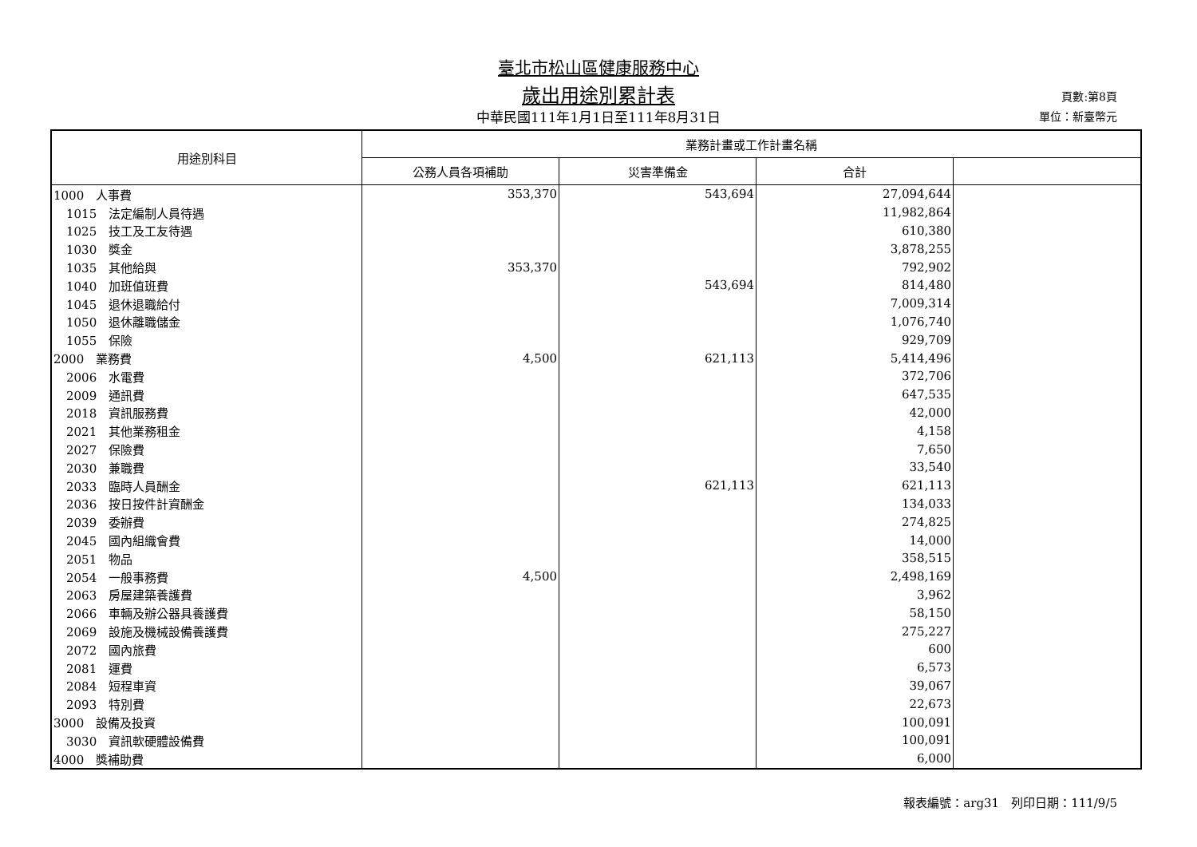臺北市松山區健康服務中心
歲出用途別累計表
中華民國111年1月1日至111年8月31日
頁數:第8頁
單位：新臺幣元
| 用途別科目 | 業務計畫或工作計畫名稱 | | | |
| --- | --- | --- | --- | --- |
| | 公務人員各項補助 | 災害準備金 | 合計 | |
| 1000 人事費 | 353,370 | 543,694 | 27,094,644 | |
| 1015 法定編制人員待遇 | | | 11,982,864 | |
| 1025 技工及工友待遇 | | | 610,380 | |
| 1030 獎金 | | | 3,878,255 | |
| 1035 其他給與 | 353,370 | | 792,902 | |
| 1040 加班值班費 | | 543,694 | 814,480 | |
| 1045 退休退職給付 | | | 7,009,314 | |
| 1050 退休離職儲金 | | | 1,076,740 | |
| 1055 保險 | | | 929,709 | |
| 2000 業務費 | 4,500 | 621,113 | 5,414,496 | |
| 2006 水電費 | | | 372,706 | |
| 2009 通訊費 | | | 647,535 | |
| 2018 資訊服務費 | | | 42,000 | |
| 2021 其他業務租金 | | | 4,158 | |
| 2027 保險費 | | | 7,650 | |
| 2030 兼職費 | | | 33,540 | |
| 2033 臨時人員酬金 | | 621,113 | 621,113 | |
| 2036 按日按件計資酬金 | | | 134,033 | |
| 2039 委辦費 | | | 274,825 | |
| 2045 國內組織會費 | | | 14,000 | |
| 2051 物品 | | | 358,515 | |
| 2054 一般事務費 | 4,500 | | 2,498,169 | |
| 2063 房屋建築養護費 | | | 3,962 | |
| 2066 車輛及辦公器具養護費 | | | 58,150 | |
| 2069 設施及機械設備養護費 | | | 275,227 | |
| 2072 國內旅費 | | | 600 | |
| 2081 運費 | | | 6,573 | |
| 2084 短程車資 | | | 39,067 | |
| 2093 特別費 | | | 22,673 | |
| 3000 設備及投資 | | | 100,091 | |
| 3030 資訊軟硬體設備費 | | | 100,091 | |
| 4000 獎補助費 | | | 6,000 | |
報表編號：arg31　列印日期：111/9/5